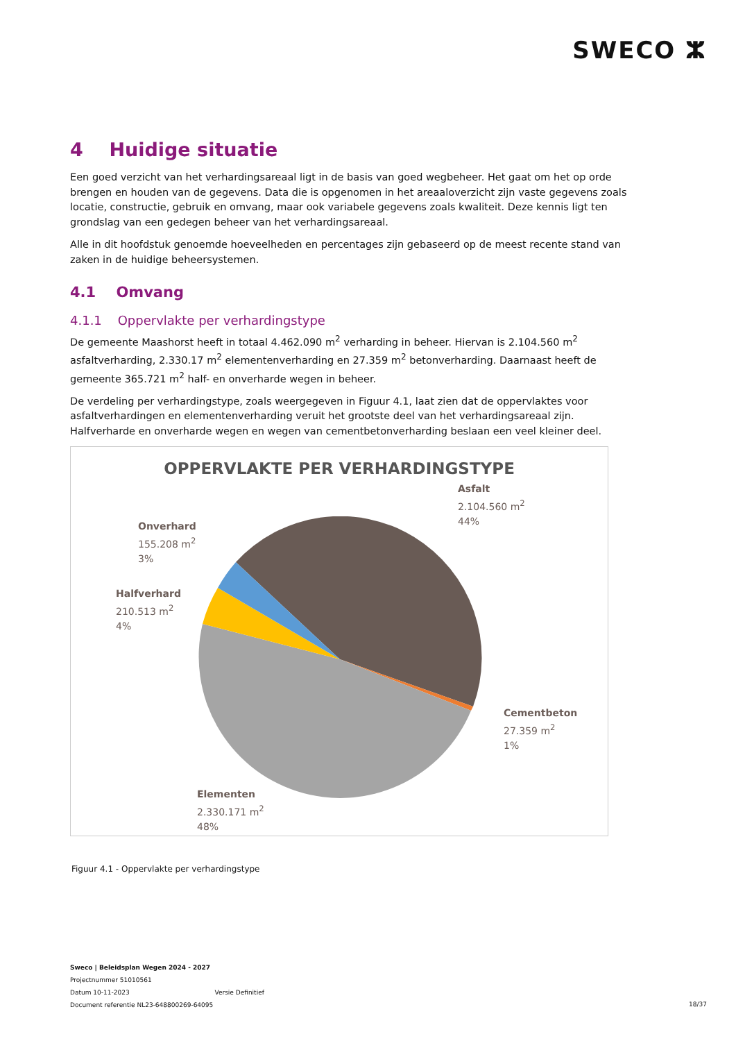SWECO ⵣ
4 Huidige situatie
Een goed verzicht van het verhardingsareaal ligt in de basis van goed wegbeheer. Het gaat om het op orde brengen en houden van de gegevens. Data die is opgenomen in het areaaloverzicht zijn vaste gegevens zoals locatie, constructie, gebruik en omvang, maar ook variabele gegevens zoals kwaliteit. Deze kennis ligt ten grondslag van een gedegen beheer van het verhardingsareaal.
Alle in dit hoofdstuk genoemde hoeveelheden en percentages zijn gebaseerd op de meest recente stand van zaken in de huidige beheersystemen.
4.1 Omvang
4.1.1 Oppervlakte per verhardingstype
De gemeente Maashorst heeft in totaal 4.462.090 m<sup>2</sup> verharding in beheer. Hiervan is 2.104.560 m<sup>2</sup> asfaltverharding, 2.330.17 m<sup>2</sup> elementenverharding en 27.359 m<sup>2</sup> betonverharding. Daarnaast heeft de gemeente 365.721 m<sup>2</sup> half- en onverharde wegen in beheer.
De verdeling per verhardingstype, zoals weergegeven in Figuur 4.1, laat zien dat de oppervlaktes voor asfaltverhardingen en elementenverharding veruit het grootste deel van het verhardingsareaal zijn. Halfverharde en onverharde wegen en wegen van cementbetonverharding beslaan een veel kleiner deel.
OPPERVLAKTE PER VERHARDINGSTYPE
Asfalt
2.104.560 m<sup>2</sup>
44%
Onverhard
155.208 m<sup>2</sup>
3%
Halfverhard
210.513 m<sup>2</sup>
4%
Cementbeton
27.359 m<sup>2</sup>
1%
Elementen
2.330.171 m<sup>2</sup>
48%
Figuur 4.1 - Oppervlakte per verhardingstype
Sweco | Beleidsplan Wegen 2024 - 2027
Projectnummer 51010561
Datum 10-11-2023 Versie Definitief
Document referentie NL23-648800269-64095
18/37